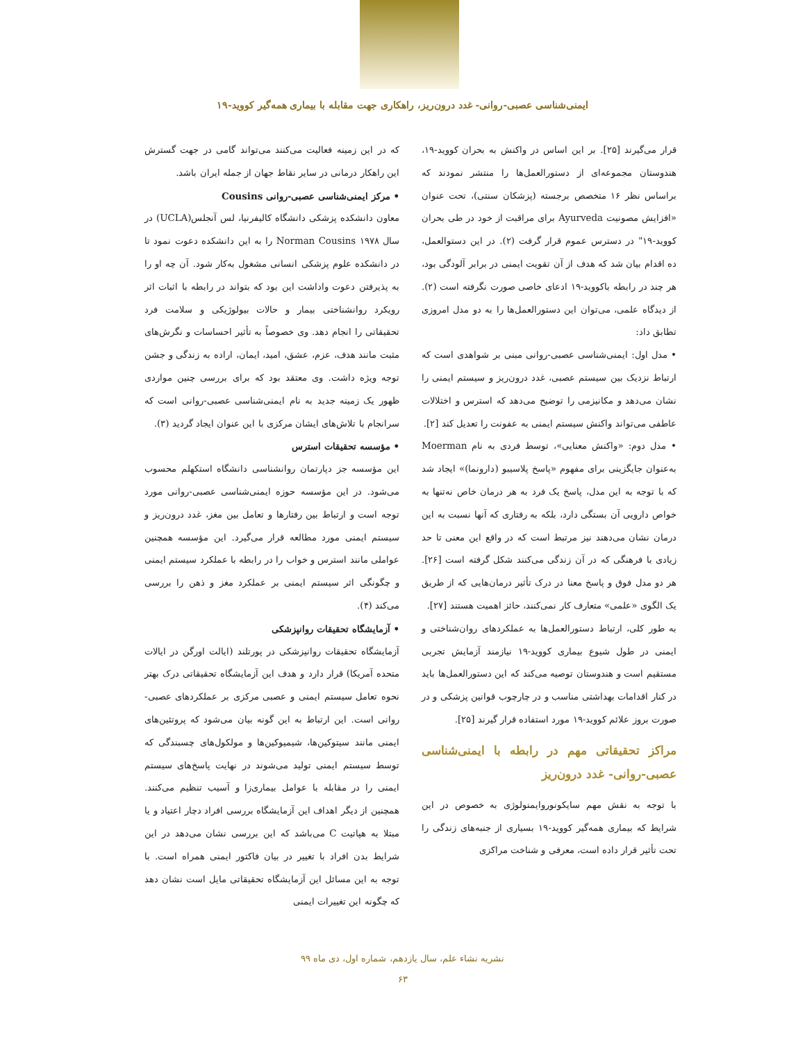ایمنی‌شناسی عصبی-روانی- غدد درون‌ریز، راهکاری جهت مقابله با بیماری همه‌گیر کووید-۱۹
قرار می‌گیرند [۲۵]. بر این اساس در واکنش به بحران کووید-۱۹، هندوستان مجموعه‌ای از دستورالعمل‌ها را منتشر نمودند که براساس نظر ۱۶ متخصص برجسته (پزشکان سنتی)، تحت عنوان «افزایش مصونیت Ayurveda برای مراقبت از خود در طی بحران کووید-۱۹" در دسترس عموم قرار گرفت (۲). در این دستوالعمل، ده اقدام بیان شد که هدف از آن تقویت ایمنی در برابر آلودگی بود، هر چند در رابطه باکووید-۱۹ ادعای خاصی صورت نگرفته است (۲). از دیدگاه علمی، می‌توان این دستورالعمل‌ها را به دو مدل امروزی تطابق داد:
• مدل اول: ایمنی‌شناسی عصبی-روانی مبنی بر شواهدی است که ارتباط نزدیک بین سیستم عصبی، غدد درون‌ریز و سیستم ایمنی را نشان می‌دهد و مکانیزمی را توضیح می‌دهد که استرس و اختلالات عاطفی می‌تواند واکنش سیستم ایمنی به عفونت را تعدیل کند [۲].
• مدل دوم: «واکنش معنایی»، توسط فردی به نام Moerman به‌عنوان جایگزینی برای مفهوم «پاسخ پلاسیبو (دارونما)» ایجاد شد که با توجه به این مدل، پاسخ یک فرد به هر درمان خاص نه‌تنها به خواص دارویی آن بستگی دارد، بلکه به رفتاری که آنها نسبت به این درمان نشان می‌دهند نیز مرتبط است که در واقع این معنی تا حد زیادی با فرهنگی که در آن زندگی می‌کنند شکل گرفته است [۲۶]. هر دو مدل فوق و پاسخ معنا در درک تأثیر درمان‌هایی که از طریق یک الگوی «علمی» متعارف کار نمی‌کنند، حائز اهمیت هستند [۲۷].
به طور کلی، ارتباط دستورالعمل‌ها به عملکردهای روان‌شناختی و ایمنی در طول شیوع بیماری کووید-۱۹ نیازمند آزمایش تجربی مستقیم است و هندوستان توصیه می‌کند که این دستورالعمل‌ها باید در کنار اقدامات بهداشتی مناسب و در چارچوب قوانین پزشکی و در صورت بروز علائم کووید-۱۹ مورد استفاده قرار گیرند [۲۵].
مراکز تحقیقاتی مهم در رابطه با ایمنی‌شناسی عصبی-روانی- غدد درون‌ریز
با توجه به نقش مهم سایکونوروایمنولوژی به خصوص در این شرایط که بیماری همه‌گیر کووید-۱۹ بسیاری از جنبه‌های زندگی را تحت تأثیر قرار داده است، معرفی و شناخت مراکزی
که در این زمینه فعالیت می‌کنند می‌تواند گامی در جهت گسترش این راهکار درمانی در سایر نقاط جهان از جمله ایران باشد.
• مرکز ایمنی‌شناسی عصبی-روانی Cousins
معاون دانشکده پزشکی دانشگاه کالیفرنیا، لس آنجلس(UCLA) در سال ۱۹۷۸ Norman Cousins را به این دانشکده دعوت نمود تا در دانشکده علوم پزشکی انسانی مشغول به‌کار شود. آن چه او را به پذیرفتن دعوت واداشت این بود که بتواند در رابطه با اثبات اثر رویکرد روانشناختی بیمار و حالات بیولوژیکی و سلامت فرد تحقیقاتی را انجام دهد. وی خصوصاً به تأثیر احساسات و نگرش‌های مثبت مانند هدف، عزم، عشق، امید، ایمان، اراده به زندگی و جشن توجه ویژه داشت. وی معتقد بود که برای بررسی چنین مواردی ظهور یک زمینه جدید به نام ایمنی‌شناسی عصبی-روانی است که سرانجام با تلاش‌های ایشان مرکزی با این عنوان ایجاد گردید (۳).
• مؤسسه تحقیقات استرس
این مؤسسه جز دپارتمان روانشناسی دانشگاه استکهلم محسوب می‌شود. در این مؤسسه حوزه ایمنی‌شناسی عصبی-روانی مورد توجه است و ارتباط بین رفتارها و تعامل بین مغز، غدد درون‌ریز و سیستم ایمنی مورد مطالعه قرار می‌گیرد. این مؤسسه همچنین عواملی مانند استرس و خواب را در رابطه با عملکرد سیستم ایمنی و چگونگی اثر سیستم ایمنی بر عملکرد مغز و ذهن را بررسی می‌کند (۴).
• آزمایشگاه تحقیقات روانپزشکی
آزمایشگاه تحقیقات روانپزشکی در پورتلند (ایالت اورگن در ایالات متحده آمریکا) قرار دارد و هدف این آزمایشگاه تحقیقاتی درک بهتر نحوه تعامل سیستم ایمنی و عصبی مرکزی بر عملکردهای عصبی-روانی است. این ارتباط به این گونه بیان می‌شود که پروتئین‌های ایمنی مانند سیتوکین‌ها، شیمیوکین‌ها و مولکول‌های چسبندگی که توسط سیستم ایمنی تولید می‌شوند در نهایت پاسخ‌های سیستم ایمنی را در مقابله با عوامل بیماری‌زا و آسیب تنظیم می‌کنند. همچنین از دیگر اهداف این آزمایشگاه بررسی افراد دچار اعتیاد و یا مبتلا به هپاتیت C می‌باشد که این بررسی نشان می‌دهد در این شرایط بدن افراد با تغییر در بیان فاکتور ایمنی همراه است. با توجه به این مسائل این آزمایشگاه تحقیقاتی مایل است نشان دهد که چگونه این تغییرات ایمنی
نشریه نشاء علم، سال یازدهم، شماره اول، دی ماه ۹۹
۶۳